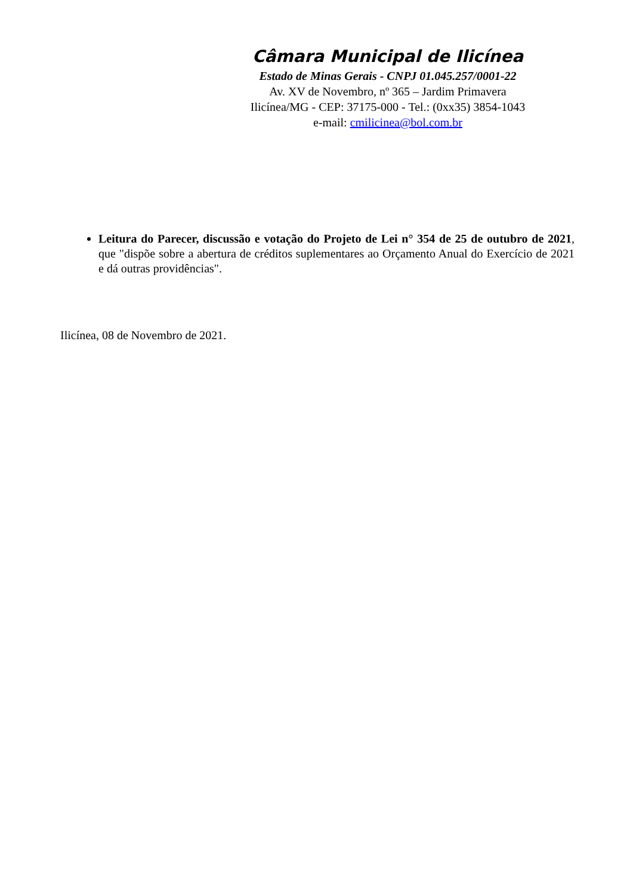Câmara Municipal de Ilicínea
Estado de Minas Gerais - CNPJ 01.045.257/0001-22
Av. XV de Novembro, nº 365 – Jardim Primavera
Ilicínea/MG - CEP: 37175-000 - Tel.: (0xx35) 3854-1043
e-mail: cmilicinea@bol.com.br
Leitura do Parecer, discussão e votação do Projeto de Lei n° 354 de 25 de outubro de 2021, que "dispõe sobre a abertura de créditos suplementares ao Orçamento Anual do Exercício de 2021 e dá outras providências".
Ilicínea, 08 de Novembro de 2021.